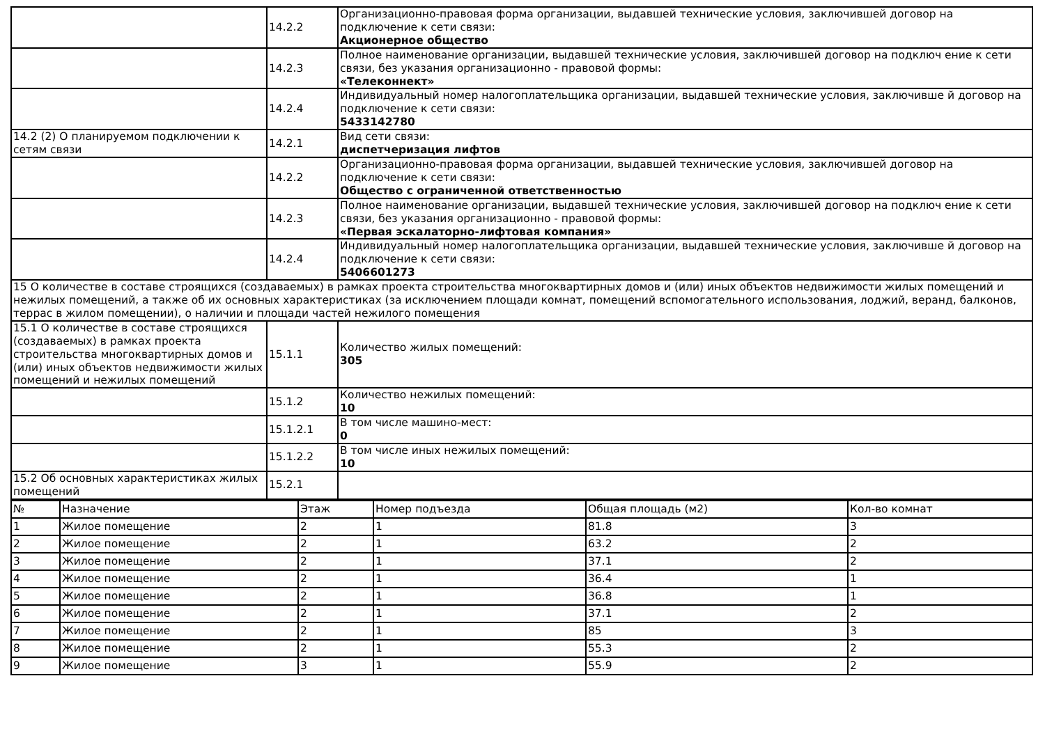| | 14.2.2 | Организационно-правовая форма организации, выдавшей технические условия, заключившей договор на подключение к сети связи: Акционерное общество |
| | 14.2.3 | Полное наименование организации, выдавшей технические условия, заключившей договор на подключ ение к сети связи, без указания организационно - правовой формы: «Телеконнект» |
| | 14.2.4 | Индивидуальный номер налогоплательщика организации, выдавшей технические условия, заключивше й договор на подключение к сети связи: 5433142780 |
| 14.2 (2) О планируемом подключении к сетям связи | 14.2.1 | Вид сети связи: диспетчеризация лифтов |
| | 14.2.2 | Организационно-правовая форма организации, выдавшей технические условия, заключившей договор на подключение к сети связи: Общество с ограниченной ответственностью |
| | 14.2.3 | Полное наименование организации, выдавшей технические условия, заключившей договор на подключ ение к сети связи, без указания организационно - правовой формы: «Первая эскалаторно-лифтовая компания» |
| | 14.2.4 | Индивидуальный номер налогоплательщика организации, выдавшей технические условия, заключивше й договор на подключение к сети связи: 5406601273 |
| 15 О количестве в составе строящихся (создаваемых) в рамках проекта строительства многоквартирных домов и (или) иных объектов недвижимости жилых помещений и нежилых помещений, а также об их основных характеристиках (за исключением площади комнат, помещений вспомогательного использования, лоджий, веранд, балконов, террас в жилом помещении), о наличии и площади частей нежилого помещения | | |
| 15.1 О количестве в составе строящихся (создаваемых) в рамках проекта строительства многоквартирных домов и (или) иных объектов недвижимости жилых помещений и нежилых помещений | 15.1.1 | Количество жилых помещений: 305 |
| | 15.1.2 | Количество нежилых помещений: 10 |
| | 15.1.2.1 | В том числе машино-мест: 0 |
| | 15.1.2.2 | В том числе иных нежилых помещений: 10 |
| 15.2 Об основных характеристиках жилых помещений | 15.2.1 | |
| № | Назначение | Этаж | Номер подъезда | Общая площадь (м2) | Кол-во комнат |
| --- | --- | --- | --- | --- | --- |
| 1 | Жилое помещение | 2 | 1 | 81.8 | 3 |
| 2 | Жилое помещение | 2 | 1 | 63.2 | 2 |
| 3 | Жилое помещение | 2 | 1 | 37.1 | 2 |
| 4 | Жилое помещение | 2 | 1 | 36.4 | 1 |
| 5 | Жилое помещение | 2 | 1 | 36.8 | 1 |
| 6 | Жилое помещение | 2 | 1 | 37.1 | 2 |
| 7 | Жилое помещение | 2 | 1 | 85 | 3 |
| 8 | Жилое помещение | 2 | 1 | 55.3 | 2 |
| 9 | Жилое помещение | 3 | 1 | 55.9 | 2 |